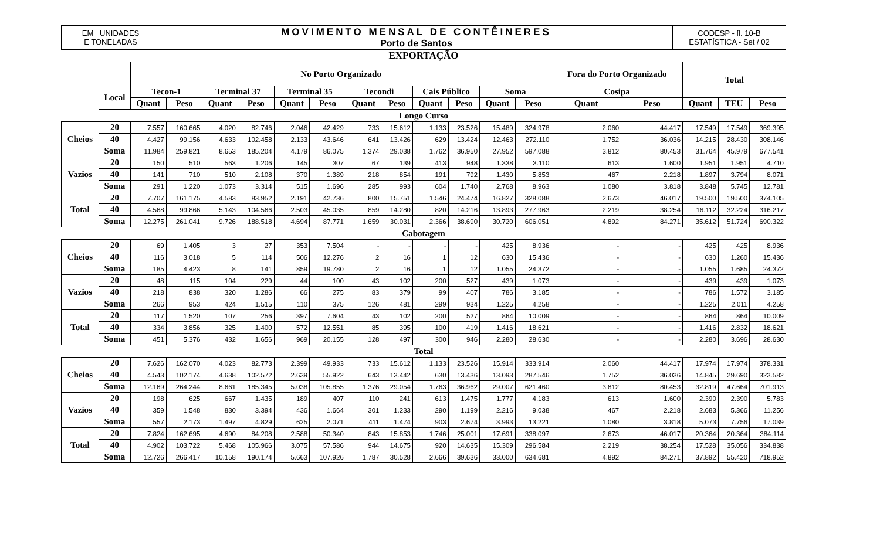| EM UNIDADES E TONELADAS | MOVIMENTO MENSAL DE CONTÊINERES Porto de Santos | CODESP - fl. 10-B ESTATÍSTICA - Set / 02 |
EXPORTAÇÃO
| | | No Porto Organizado | | | | | | | | | | | | Fora do Porto Organizado | | Total | | |
| --- | --- | --- | --- | --- | --- | --- | --- | --- | --- | --- | --- | --- | --- | --- | --- | --- | --- | --- |
| | Local | Tecon-1 | | Terminal 37 | | Terminal 35 | | Tecondi | | Cais Público | | Soma | | Cosipa | | | | |
| | | Quant | Peso | Quant | Peso | Quant | Peso | Quant | Peso | Quant | Peso | Quant | Peso | Quant | Peso | Quant | TEU | Peso |
| Longo Curso | | | | | | | | | | | | | | | | | | |
| Cheios | 20 | 7.557 | 160.665 | 4.020 | 82.746 | 2.046 | 42.429 | 733 | 15.612 | 1.133 | 23.526 | 15.489 | 324.978 | 2.060 | 44.417 | 17.549 | 17.549 | 369.395 |
| | 40 | 4.427 | 99.156 | 4.633 | 102.458 | 2.133 | 43.646 | 641 | 13.426 | 629 | 13.424 | 12.463 | 272.110 | 1.752 | 36.036 | 14.215 | 28.430 | 308.146 |
| | Soma | 11.984 | 259.821 | 8.653 | 185.204 | 4.179 | 86.075 | 1.374 | 29.038 | 1.762 | 36.950 | 27.952 | 597.088 | 3.812 | 80.453 | 31.764 | 45.979 | 677.541 |
| Vazios | 20 | 150 | 510 | 563 | 1.206 | 145 | 307 | 67 | 139 | 413 | 948 | 1.338 | 3.110 | 613 | 1.600 | 1.951 | 1.951 | 4.710 |
| | 40 | 141 | 710 | 510 | 2.108 | 370 | 1.389 | 218 | 854 | 191 | 792 | 1.430 | 5.853 | 467 | 2.218 | 1.897 | 3.794 | 8.071 |
| | Soma | 291 | 1.220 | 1.073 | 3.314 | 515 | 1.696 | 285 | 993 | 604 | 1.740 | 2.768 | 8.963 | 1.080 | 3.818 | 3.848 | 5.745 | 12.781 |
| Total | 20 | 7.707 | 161.175 | 4.583 | 83.952 | 2.191 | 42.736 | 800 | 15.751 | 1.546 | 24.474 | 16.827 | 328.088 | 2.673 | 46.017 | 19.500 | 19.500 | 374.105 |
| | 40 | 4.568 | 99.866 | 5.143 | 104.566 | 2.503 | 45.035 | 859 | 14.280 | 820 | 14.216 | 13.893 | 277.963 | 2.219 | 38.254 | 16.112 | 32.224 | 316.217 |
| | Soma | 12.275 | 261.041 | 9.726 | 188.518 | 4.694 | 87.771 | 1.659 | 30.031 | 2.366 | 38.690 | 30.720 | 606.051 | 4.892 | 84.271 | 35.612 | 51.724 | 690.322 |
| Cabotagem | | | | | | | | | | | | | | | | | | |
| Cheios | 20 | 69 | 1.405 | 3 | 27 | 353 | 7.504 | - | - | - | - | 425 | 8.936 | - | - | 425 | 425 | 8.936 |
| | 40 | 116 | 3.018 | 5 | 114 | 506 | 12.276 | 2 | 16 | 1 | 12 | 630 | 15.436 | - | - | 630 | 1.260 | 15.436 |
| | Soma | 185 | 4.423 | 8 | 141 | 859 | 19.780 | 2 | 16 | 1 | 12 | 1.055 | 24.372 | - | - | 1.055 | 1.685 | 24.372 |
| Vazios | 20 | 48 | 115 | 104 | 229 | 44 | 100 | 43 | 102 | 200 | 527 | 439 | 1.073 | - | - | 439 | 439 | 1.073 |
| | 40 | 218 | 838 | 320 | 1.286 | 66 | 275 | 83 | 379 | 99 | 407 | 786 | 3.185 | - | - | 786 | 1.572 | 3.185 |
| | Soma | 266 | 953 | 424 | 1.515 | 110 | 375 | 126 | 481 | 299 | 934 | 1.225 | 4.258 | - | - | 1.225 | 2.011 | 4.258 |
| Total | 20 | 117 | 1.520 | 107 | 256 | 397 | 7.604 | 43 | 102 | 200 | 527 | 864 | 10.009 | - | - | 864 | 864 | 10.009 |
| | 40 | 334 | 3.856 | 325 | 1.400 | 572 | 12.551 | 85 | 395 | 100 | 419 | 1.416 | 18.621 | - | - | 1.416 | 2.832 | 18.621 |
| | Soma | 451 | 5.376 | 432 | 1.656 | 969 | 20.155 | 128 | 497 | 300 | 946 | 2.280 | 28.630 | - | - | 2.280 | 3.696 | 28.630 |
| Total | | | | | | | | | | | | | | | | | | |
| Cheios | 20 | 7.626 | 162.070 | 4.023 | 82.773 | 2.399 | 49.933 | 733 | 15.612 | 1.133 | 23.526 | 15.914 | 333.914 | 2.060 | 44.417 | 17.974 | 17.974 | 378.331 |
| | 40 | 4.543 | 102.174 | 4.638 | 102.572 | 2.639 | 55.922 | 643 | 13.442 | 630 | 13.436 | 13.093 | 287.546 | 1.752 | 36.036 | 14.845 | 29.690 | 323.582 |
| | Soma | 12.169 | 264.244 | 8.661 | 185.345 | 5.038 | 105.855 | 1.376 | 29.054 | 1.763 | 36.962 | 29.007 | 621.460 | 3.812 | 80.453 | 32.819 | 47.664 | 701.913 |
| Vazios | 20 | 198 | 625 | 667 | 1.435 | 189 | 407 | 110 | 241 | 613 | 1.475 | 1.777 | 4.183 | 613 | 1.600 | 2.390 | 2.390 | 5.783 |
| | 40 | 359 | 1.548 | 830 | 3.394 | 436 | 1.664 | 301 | 1.233 | 290 | 1.199 | 2.216 | 9.038 | 467 | 2.218 | 2.683 | 5.366 | 11.256 |
| | Soma | 557 | 2.173 | 1.497 | 4.829 | 625 | 2.071 | 411 | 1.474 | 903 | 2.674 | 3.993 | 13.221 | 1.080 | 3.818 | 5.073 | 7.756 | 17.039 |
| Total | 20 | 7.824 | 162.695 | 4.690 | 84.208 | 2.588 | 50.340 | 843 | 15.853 | 1.746 | 25.001 | 17.691 | 338.097 | 2.673 | 46.017 | 20.364 | 20.364 | 384.114 |
| | 40 | 4.902 | 103.722 | 5.468 | 105.966 | 3.075 | 57.586 | 944 | 14.675 | 920 | 14.635 | 15.309 | 296.584 | 2.219 | 38.254 | 17.528 | 35.056 | 334.838 |
| | Soma | 12.726 | 266.417 | 10.158 | 190.174 | 5.663 | 107.926 | 1.787 | 30.528 | 2.666 | 39.636 | 33.000 | 634.681 | 4.892 | 84.271 | 37.892 | 55.420 | 718.952 |